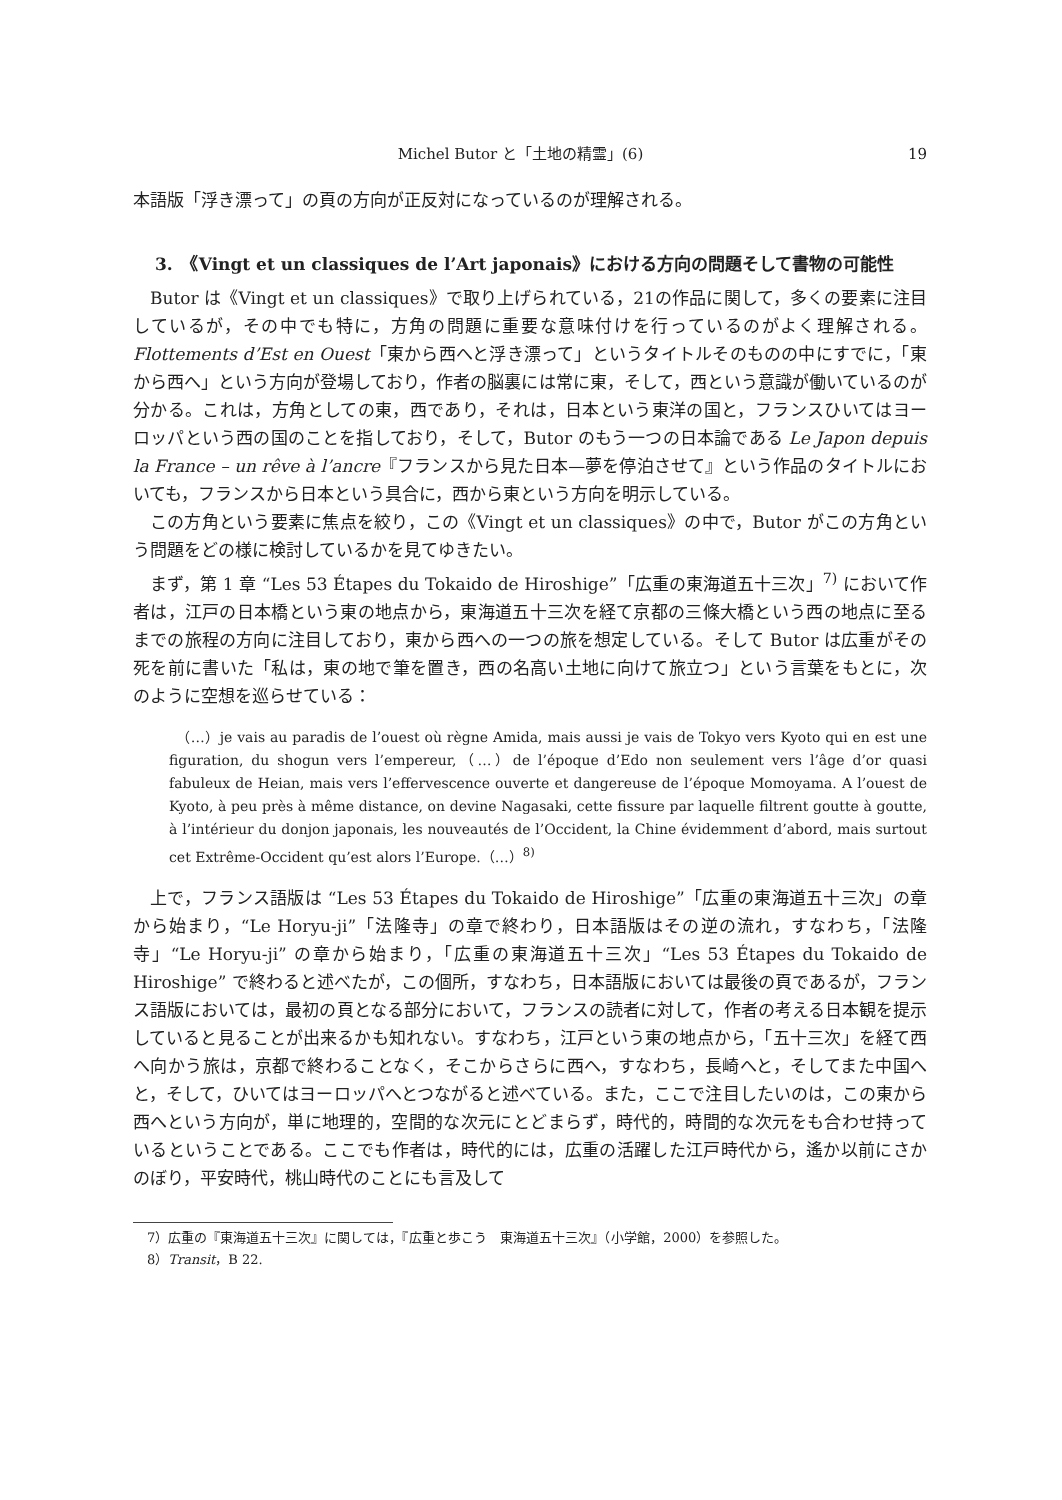Michel Butor と「土地の精霊」(6) 19
本語版「浮き漂って」の頁の方向が正反対になっているのが理解される。
3.　《Vingt et un classiques de l’Art japonais》における方向の問題そして書物の可能性
Butor は《Vingt et un classiques》で取り上げられている，21の作品に関して，多くの要素に注目しているが，その中でも特に，方角の問題に重要な意味付けを行っているのがよく理解される。Flottements d’Est en Ouest「東から西へと浮き漂って」というタイトルそのものの中にすでに，「東から西へ」という方向が登場しており，作者の脳裏には常に東，そして，西という意識が働いているのが分かる。これは，方角としての東，西であり，それは，日本という東洋の国と，フランスひいてはヨーロッパという西の国のことを指しており，そして，Butor のもう一つの日本論である Le Japon depuis la France – un rêve à l’ancre『フランスから見た日本—夢を停泊させて』という作品のタイトルにおいても，フランスから日本という具合に，西から東という方向を明示している。
この方角という要素に焦点を絞り，この《Vingt et un classiques》の中で，Butor がこの方角という問題をどの様に検討しているかを見てゆきたい。
まず，第 1 章 “Les 53 Étapes du Tokaido de Hiroshige”「広重の東海道五十三次」<sup>7)</sup> において作者は，江戸の日本橋という東の地点から，東海道五十三次を経て京都の三條大橋という西の地点に至るまでの旅程の方向に注目しており，東から西への一つの旅を想定している。そして Butor は広重がその死を前に書いた「私は，東の地で筆を置き，西の名高い土地に向けて旅立つ」という言葉をもとに，次のように空想を巡らせている：
　（…）je vais au paradis de l’ouest où règne Amida, mais aussi je vais de Tokyo vers Kyoto qui en est une figuration, du shogun vers l’empereur,（…）de l’époque d’Edo non seulement vers l’âge d’or quasi fabuleux de Heian, mais vers l’effervescence ouverte et dangereuse de l’époque Momoyama. A l’ouest de Kyoto, à peu près à même distance, on devine Nagasaki, cette fissure par laquelle filtrent goutte à goutte, à l’intérieur du donjon japonais, les nouveautés de l’Occident, la Chine évidemment d’abord, mais surtout cet Extrême-Occident qu’est alors l’Europe.（…）<sup>8)</sup>
上で，フランス語版は “Les 53 Étapes du Tokaido de Hiroshige”「広重の東海道五十三次」の章から始まり，“Le Horyu-ji”「法隆寺」の章で終わり，日本語版はその逆の流れ，すなわち，「法隆寺」“Le Horyu-ji” の章から始まり，「広重の東海道五十三次」“Les 53 Étapes du Tokaido de Hiroshige” で終わると述べたが，この個所，すなわち，日本語版においては最後の頁であるが，フランス語版においては，最初の頁となる部分において，フランスの読者に対して，作者の考える日本観を提示していると見ることが出来るかも知れない。すなわち，江戸という東の地点から，「五十三次」を経て西へ向かう旅は，京都で終わることなく，そこからさらに西へ，すなわち，長崎へと，そしてまた中国へと，そして，ひいてはヨーロッパへとつながると述べている。また，ここで注目したいのは，この東から西へという方向が，単に地理的，空間的な次元にとどまらず，時代的，時間的な次元をも合わせ持っているということである。ここでも作者は，時代的には，広重の活躍した江戸時代から，遙か以前にさかのぼり，平安時代，桃山時代のことにも言及して
7）広重の『東海道五十三次』に関しては，『広重と歩こう　東海道五十三次』（小学館，2000）を参照した。
8）Transit，B 22.